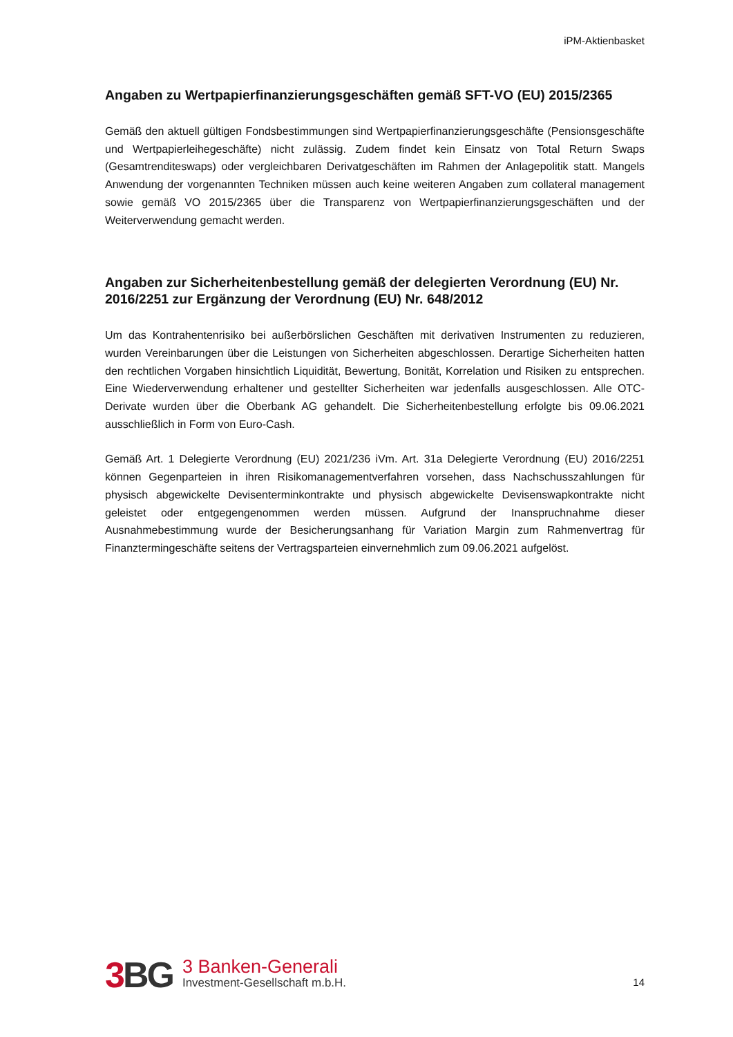iPM-Aktienbasket
Angaben zu Wertpapierfinanzierungsgeschäften gemäß SFT-VO (EU) 2015/2365
Gemäß den aktuell gültigen Fondsbestimmungen sind Wertpapierfinanzierungsgeschäfte (Pensionsgeschäfte und Wertpapierleihegeschäfte) nicht zulässig. Zudem findet kein Einsatz von Total Return Swaps (Gesamtrenditeswaps) oder vergleichbaren Derivatgeschäften im Rahmen der Anlagepolitik statt. Mangels Anwendung der vorgenannten Techniken müssen auch keine weiteren Angaben zum collateral management sowie gemäß VO 2015/2365 über die Transparenz von Wertpapierfinanzierungsgeschäften und der Weiterverwendung gemacht werden.
Angaben zur Sicherheitenbestellung gemäß der delegierten Verordnung (EU) Nr. 2016/2251 zur Ergänzung der Verordnung (EU) Nr. 648/2012
Um das Kontrahentenrisiko bei außerbörslichen Geschäften mit derivativen Instrumenten zu reduzieren, wurden Vereinbarungen über die Leistungen von Sicherheiten abgeschlossen. Derartige Sicherheiten hatten den rechtlichen Vorgaben hinsichtlich Liquidität, Bewertung, Bonität, Korrelation und Risiken zu entsprechen. Eine Wiederverwendung erhaltener und gestellter Sicherheiten war jedenfalls ausgeschlossen. Alle OTC-Derivate wurden über die Oberbank AG gehandelt. Die Sicherheitenbestellung erfolgte bis 09.06.2021 ausschließlich in Form von Euro-Cash.
Gemäß Art. 1 Delegierte Verordnung (EU) 2021/236 iVm. Art. 31a Delegierte Verordnung (EU) 2016/2251 können Gegenparteien in ihren Risikomanagementverfahren vorsehen, dass Nachschusszahlungen für physisch abgewickelte Devisenterminkontrakte und physisch abgewickelte Devisenswapkontrakte nicht geleistet oder entgegengenommen werden müssen. Aufgrund der Inanspruchnahme dieser Ausnahmebestimmung wurde der Besicherungsanhang für Variation Margin zum Rahmenvertrag für Finanztermingeschäfte seitens der Vertragsparteien einvernehmlich zum 09.06.2021 aufgelöst.
3 BG
3 Banken-Generali
Investment-Gesellschaft m.b.H.
14